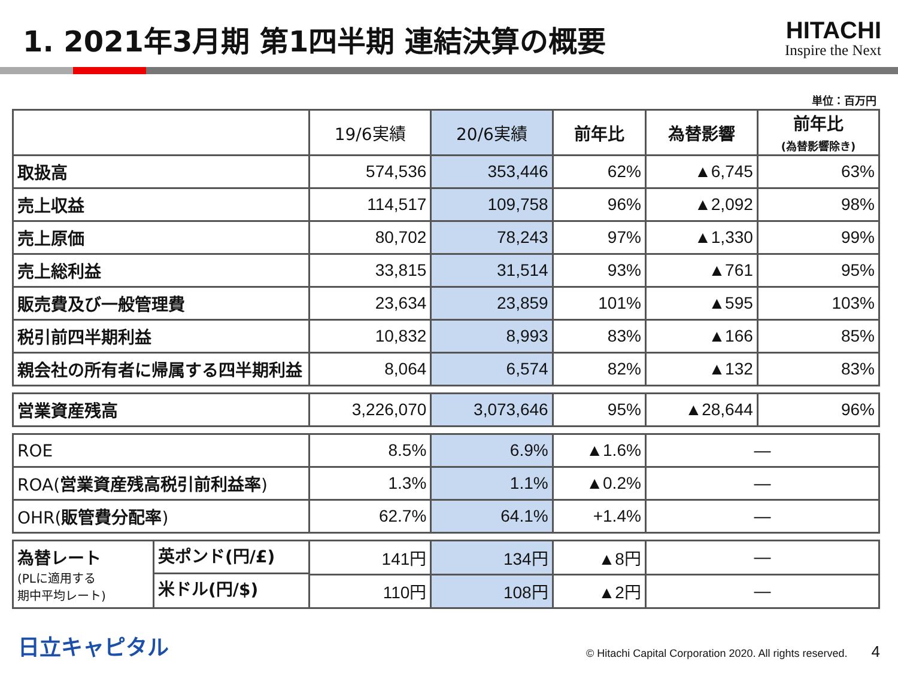1. 2021年3月期 第1四半期 連結決算の概要
HITACHI
Inspire the Next
単位：百万円
| | 19/6実績 | 20/6実績 | 前年比 | 為替影響 | 前年比 (為替影響除き) |
| --- | --- | --- | --- | --- | --- |
| 取扱高 | 574,536 | 353,446 | 62% | ▲6,745 | 63% |
| 売上収益 | 114,517 | 109,758 | 96% | ▲2,092 | 98% |
| 売上原価 | 80,702 | 78,243 | 97% | ▲1,330 | 99% |
| 売上総利益 | 33,815 | 31,514 | 93% | ▲761 | 95% |
| 販売費及び一般管理費 | 23,634 | 23,859 | 101% | ▲595 | 103% |
| 税引前四半期利益 | 10,832 | 8,993 | 83% | ▲166 | 85% |
| 親会社の所有者に帰属する四半期利益 | 8,064 | 6,574 | 82% | ▲132 | 83% |
| 営業資産残高 | 3,226,070 | 3,073,646 | 95% | ▲28,644 | 96% |
| ROE | 8.5% | 6.9% | ▲1.6% | ― | |
| ROA( 営業資産残高税引前利益率 ) | 1.3% | 1.1% | ▲0.2% | ― | |
| OHR( 販管費分配率 ) | 62.7% | 64.1% | +1.4% | ― | |
| 為替レート (PLに適用する 期中平均レート) 英ポンド(円/£) 米ドル(円/$) | 141円 | 134円 | ▲8円 | ― | |
| | 110円 | 108円 | ▲2円 | ― | |
日立キャピタル
© Hitachi Capital Corporation 2020. All rights reserved. 4